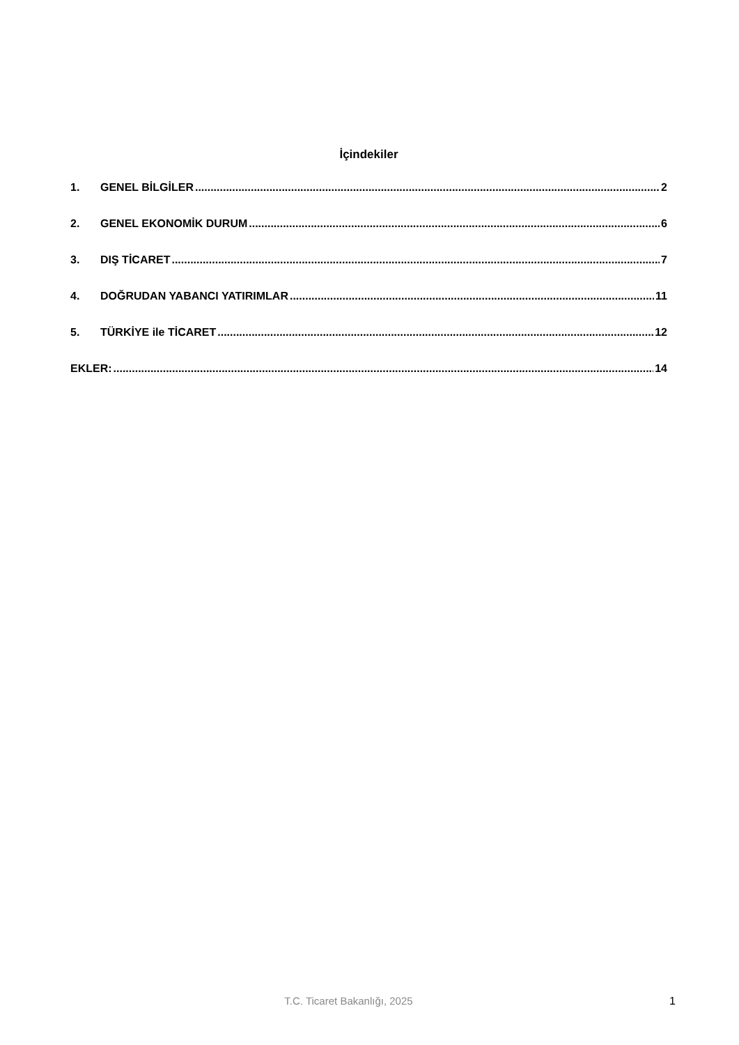İçindekiler
1. GENEL BİLGİLER 2
2. GENEL EKONOMİK DURUM 6
3. DIŞ TİCARET 7
4. DOĞRUDAN YABANCI YATIRIMLAR 11
5. TÜRKİYE ile TİCARET 12
EKLER: 14
T.C. Ticaret Bakanlığı, 2025 1